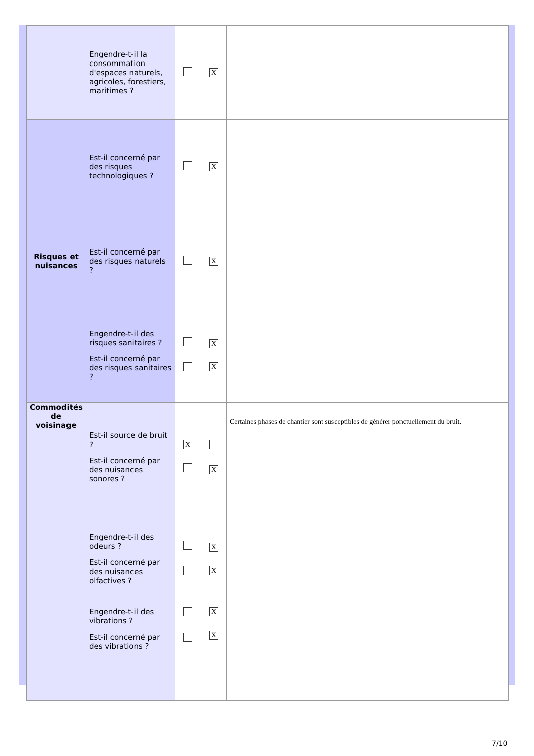| | Engendre-t-il la consommation d'espaces naturels, agricoles, forestiers, maritimes ? | | X | |
| Risques et nuisances | Est-il concerné par des risques technologiques ? | | X | |
| | Est-il concerné par des risques naturels ? | | X | |
| | Engendre-t-il des risques sanitaires ? Est-il concerné par des risques sanitaires ? | | X X | |
| Commodités de voisinage | Est-il source de bruit ? Est-il concerné par des nuisances sonores ? | X | X | Certaines phases de chantier sont susceptibles de générer ponctuellement du bruit. |
| | Engendre-t-il des odeurs ? Est-il concerné par des nuisances olfactives ? | | X X | |
| | Engendre-t-il des vibrations ? Est-il concerné par des vibrations ? | | X X | |
7/10